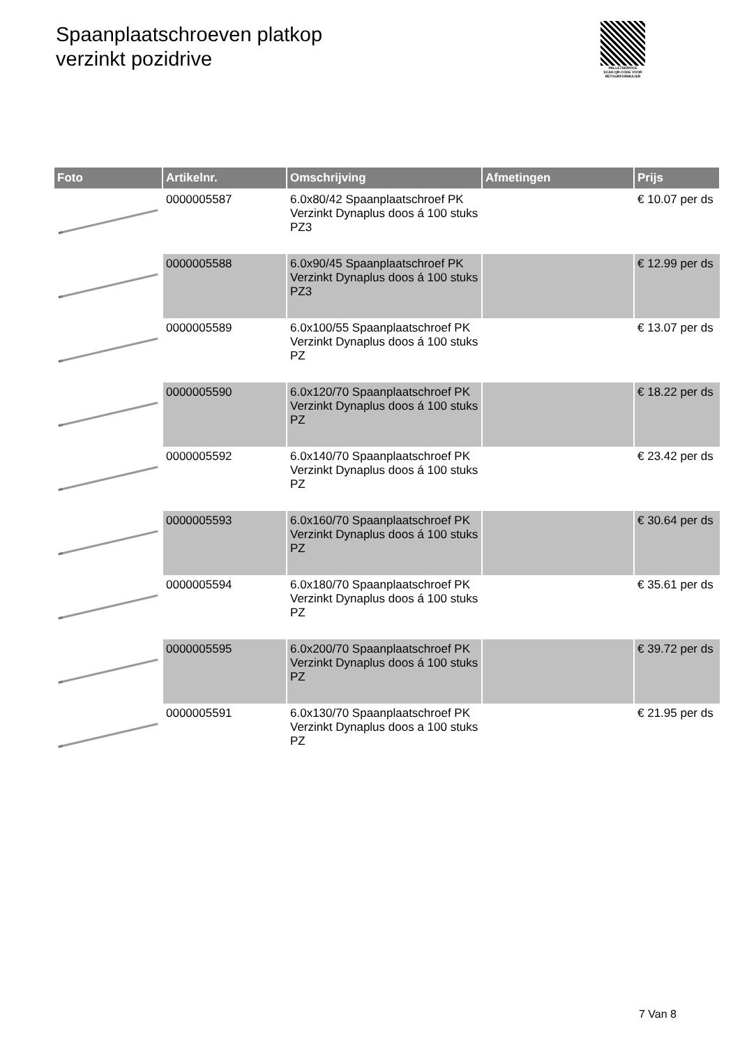Spaanplaatschroeven platkop
verzinkt pozidrive
PALLETSERVICE
SCAN QR-CODE VOOR RETOURFORMULIER
| Foto | Artikelnr. | Omschrijving | Afmetingen | Prijs |
| --- | --- | --- | --- | --- |
| | 0000005587 | 6.0x80/42 Spaanplaatschroef PK Verzinkt Dynaplus doos á 100 stuks PZ3 | | € 10.07 per ds |
| | 0000005588 | 6.0x90/45 Spaanplaatschroef PK Verzinkt Dynaplus doos á 100 stuks PZ3 | | € 12.99 per ds |
| | 0000005589 | 6.0x100/55 Spaanplaatschroef PK Verzinkt Dynaplus doos á 100 stuks PZ | | € 13.07 per ds |
| | 0000005590 | 6.0x120/70 Spaanplaatschroef PK Verzinkt Dynaplus doos á 100 stuks PZ | | € 18.22 per ds |
| | 0000005592 | 6.0x140/70 Spaanplaatschroef PK Verzinkt Dynaplus doos á 100 stuks PZ | | € 23.42 per ds |
| | 0000005593 | 6.0x160/70 Spaanplaatschroef PK Verzinkt Dynaplus doos á 100 stuks PZ | | € 30.64 per ds |
| | 0000005594 | 6.0x180/70 Spaanplaatschroef PK Verzinkt Dynaplus doos á 100 stuks PZ | | € 35.61 per ds |
| | 0000005595 | 6.0x200/70 Spaanplaatschroef PK Verzinkt Dynaplus doos á 100 stuks PZ | | € 39.72 per ds |
| | 0000005591 | 6.0x130/70 Spaanplaatschroef PK Verzinkt Dynaplus doos a 100 stuks PZ | | € 21.95 per ds |
7 Van 8